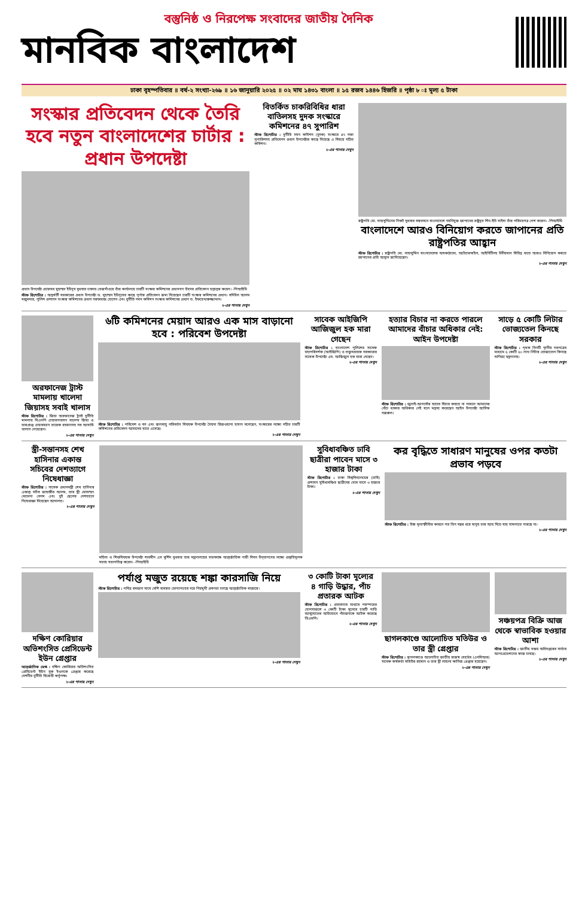বস্তুনিষ্ঠ ও নিরপেক্ষ সংবাদের জাতীয় দৈনিক
মানবিক বাংলাদেশ
ঢাকা বৃহস্পতিবার ॥ বর্ষ-২ সংখ্যা-২৬৯ ॥ ১৬ জানুয়ারি ২০২৫ ॥ ০২ মাঘ ১৪৩১ বাংলা ॥ ১৫ রজব ১৪৪৬ হিজরি ॥ পৃষ্ঠা ৮ ঃ মূল্য ৫ টাকা
সংস্কার প্রতিবেদন থেকে তৈরি হবে নতুন বাংলাদেশের চার্টার : প্রধান উপদেষ্টা
প্রধান উপদেষ্টা প্রফেসর মুহাম্মদ ইউনূস বুধবার ঢাকায় তেজগাঁওয়ে তাঁর কার্যালয়ে চারটি সংস্কার কমিশনের প্রধানগণ তাঁদের প্রতিবেদন হস্তান্তর করেন। -পিআইডি
স্টাফ রিপোর্টার : অন্তর্বর্তী সরকারের প্রধান উপদেষ্টা ড. মুহাম্মদ ইউনূসের কাছে পূর্ণাঙ্গ প্রতিবেদন জমা দিয়েছেন চারটি সংস্কার কমিশনের প্রধান। বদিউল আলম মজুমদার, পুলিশ প্রশাসন সংস্কার কমিশনের প্রধান সরফরাজ হোসেন এবং দুর্নীতি দমন কমিশন সংস্কার কমিশনের প্রধান ড. ইফতেখারুজ্জামান।
২-এর পাতায় দেখুন
বিতর্কিত চাকরিবিধির ধারা বাতিলসহ দুদক সংস্কারে কমিশনের ৪৭ সুপারিশ
স্টাফ রিপোর্টার : দুর্নীতি দমন কমিশন (দুদক) সংস্কারে ৪৭ দফা সুপারিশসহ প্রতিবেদন প্রধান উপদেষ্টার কাছে দিয়েছে এ বিষয়ে গঠিত কমিশন।
২-এর পাতায় দেখুন
রাষ্ট্রপতি মো. সাহাবুদ্দিনের নিকট বুধবার বঙ্গভবনে বাংলাদেশে নবনিযুক্ত জাপানের রাষ্ট্রদূত শিন-ইচি সাইদা তাঁর পরিচয়পত্র পেশ করেন। -পিআইডি
বাংলাদেশে আরও বিনিয়োগ করতে জাপানের প্রতি রাষ্ট্রপতির আহ্বান
স্টাফ রিপোর্টার : রাষ্ট্রপতি মো. সাহাবুদ্দিন বাংলাদেশের অবকাঠামো, অটোমোবাইল, আইসিটিসহ উদীয়মান বিভিন্ন খাতে আরও বিনিয়োগ করতে জাপানের প্রতি আহ্বান জানিয়েছেন।
২-এর পাতায় দেখুন
অরফানেজ ট্রাস্ট মামলায় খালেদা জিয়াসহ সবাই খালাস
স্টাফ রিপোর্টার : জিয়া অরফানেজ ট্রাস্ট দুর্নীতি মামলায় বিএনপি চেয়ারপারসন খালেদা জিয়া ও ভারপ্রাপ্ত চেয়ারম্যান তারেক রহমানসহ সব আসামি খালাস পেয়েছেন।
২-এর পাতায় দেখুন
৬টি কমিশনের মেয়াদ আরও এক মাস বাড়ানো হবে : পরিবেশ উপদেষ্টা
স্টাফ রিপোর্টার : পরিবেশ ও বন এবং জলবায়ু পরিবর্তন বিষয়ক উপদেষ্টা সৈয়দা রিজওয়ানা হাসান বলেছেন, সংস্কারের লক্ষ্যে গঠিত চারটি কমিশনের প্রতিবেদন আমাদের হাতে এসেছে।
২-এর পাতায় দেখুন
সাবেক আইজিপি আজিজুল হক মারা গেছেন
স্টাফ রিপোর্টার : বাংলাদেশ পুলিশের সাবেক মহাপরিদর্শক (আইজিপি) ও তত্ত্বাবধায়ক সরকারের সাবেক উপদেষ্টা এম. আজিজুল হক মারা গেছেন।
২-এর পাতায় দেখুন
হত্যার বিচার না করতে পারলে আমাদের বাঁচার অধিকার নেই: আইন উপদেষ্টা
স্টাফ রিপোর্টার : জুলাই-আগস্টের হত্যার বিচার করতে না পারলে আমাদের বেঁচে থাকার অধিকার নেই বলে মন্তব্য করেছেন আইন উপদেষ্টা আসিফ নজরুল।
সাড়ে ৫ কোটি লিটার ভোজ্যতেল কিনছে সরকার
স্টাফ রিপোর্টার : পৃথক তিনটি স্থানীয় দরপত্রের মাধ্যমে ৫ কোটি ৫০ লাখ লিটার ভোজ্যতেল কিনছে বাণিজ্য মন্ত্রণালয়।
২-এর পাতায় দেখুন
স্ত্রী-সন্তানসহ শেখ হাসিনার একান্ত সচিবের দেশত্যাগে নিষেধাজ্ঞা
স্টাফ রিপোর্টার : সাবেক প্রধানমন্ত্রী শেখ হাসিনার একান্ত সচিব জাহাঙ্গীর আলম, তার স্ত্রী মোসাম্মৎ মোমেনা বেগম এবং দুই ছেলের দেশত্যাগে নিষেধাজ্ঞা দিয়েছেন আদালত।
২-এর পাতায় দেখুন
মহিলা ও শিশুবিষয়ক উপদেষ্টা শারমীন এস মুর্শিদ বুধবার তার মন্ত্রণালয়ের সভাকক্ষে আন্তর্জাতিক নারী দিবস উদ্‌যাপনের লক্ষ্যে প্রস্তুতিমূলক সভায় সভাপতিত্ব করেন। -পিআইডি
সুবিধাবঞ্চিত ঢাবি ছাত্রীরা পাবেন মাসে ৩ হাজার টাকা
স্টাফ রিপোর্টার : ঢাকা বিশ্ববিদ্যালয়ের (ঢাবি) প্রশাসন সুবিধাবঞ্চিত ছাত্রীদের দেবে মাসে ৩ হাজার টাকা।
২-এর পাতায় দেখুন
কর বৃদ্ধিতে সাধারণ মানুষের ওপর কতটা প্রভাব পড়বে
স্টাফ রিপোর্টার : উচ্চ মূল্যস্ফীতির কারণে গত তিন বছর ধরে মানুষ তার আয় দিয়ে ব্যয় সামলাতে পারছে না।
২-এর পাতায় দেখুন
দক্ষিণ কোরিয়ার অভিশংসিত প্রেসিডেন্ট ইউন গ্রেপ্তার
আন্তর্জাতিক ডেস্ক : দক্ষিণ কোরিয়ার অভিশংসিত প্রেসিডেন্ট ইউন সুক ইওলকে গ্রেপ্তার করেছে দেশটির দুর্নীতি বিরোধী কর্তৃপক্ষ।
২-এর পাতায় দেখুন
পর্যাপ্ত মজুত রয়েছে শঙ্কা কারসাজি নিয়ে
স্টাফ রিপোর্টার : পবিত্র রমজান মাসে বেশি ব্যবহৃত ভোগ্যপণ্যের দরে নিম্নমুখী প্রবণতা চলছে আন্তর্জাতিক বাজারে।
২-এর পাতায় দেখুন
৩ কোটি টাকা মূল্যের ৪ গাড়ি উদ্ধার, পাঁচ প্রতারক আটক
স্টাফ রিপোর্টার : প্রতারণার মাধ্যমে পরস্পরের যোগসাজশে ৩ কোটি টাকা মূল্যের চারটি গাড়ি আত্মসাতের অভিযোগে পাঁচজনকে আটক করেছে ডিএমপি।
২-এর পাতায় দেখুন
ছাগলকাণ্ডে আলোচিত মতিউর ও তার স্ত্রী গ্রেপ্তার
স্টাফ রিপোর্টার : ছাগলকাণ্ডে আলোচিত জাতীয় রাজস্ব বোর্ডের (এনবিআর) সাবেক কর্মকর্তা মতিউর রহমান ও তার স্ত্রী লায়লা কানিজ গ্রেপ্তার হয়েছেন।
২-এর পাতায় দেখুন
সঞ্চয়পত্র বিক্রি আজ থেকে স্বাভাবিক হওয়ার আশা
স্টাফ রিপোর্টার : জাতীয় সঞ্চয় অধিদপ্তরের সার্ভার আপগ্রেডেশনের কাজ চলছে।
২-এর পাতায় দেখুন